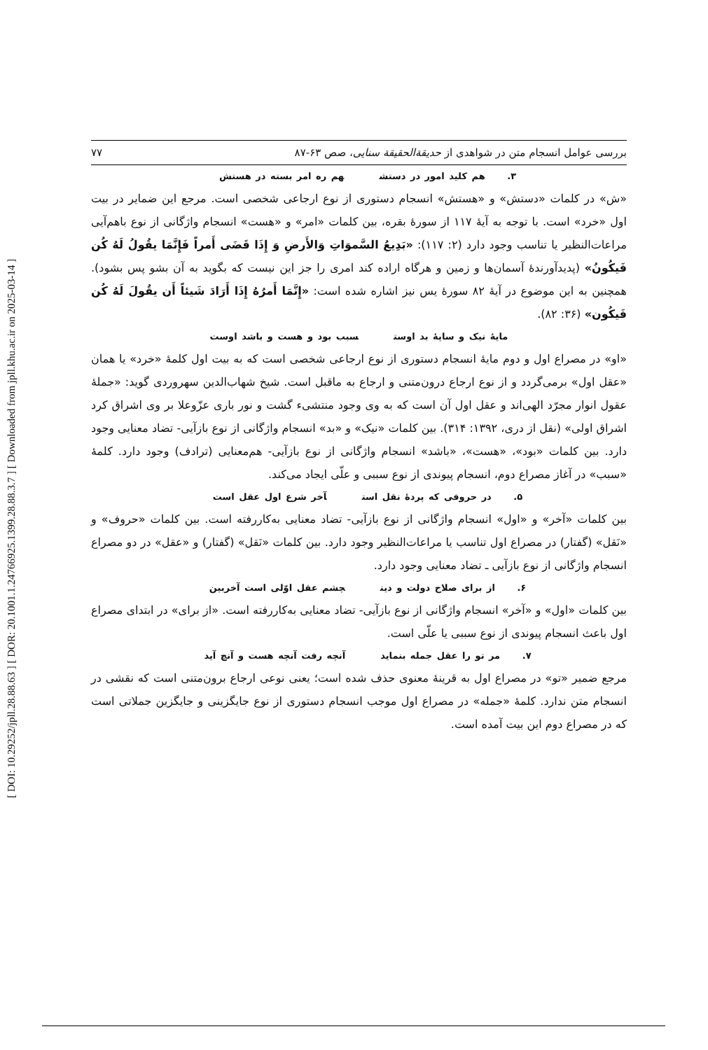[ DOI: 10.29252/jpll.28.88.63 ] [ DOR: 20.1001.1.24766925.1399.28.88.3.7 ] [ Downloaded from jpll.khu.ac.ir on 2025-03-14 ]
بررسی عوامل انسجام متن در شواهدی از حدیقة‌الحقیقة سنایی، صص ۶۳-۸۷ ۷۷
۳. هم کلید امور در دستش هم ره امر بسته در هستش
«ش» در کلمات «دستش» و «هستش» انسجام دستوری از نوع ارجاعی شخصی است. مرجع این ضمایر در بیت اول «خرد» است. با توجه به آیهٔ ۱۱۷ از سورهٔ بقره، بین کلمات «امر» و «هست» انسجام واژگانی از نوع باهم‌آیی مراعات‌النظیر یا تناسب وجود دارد (۲: ۱۱۷): «بَدِیعُ السَّموَاتِ وَالأَرضِ وَ إِذَا قَضَی أَمراً فَإِنَّمَا یقُولُ لَهُ کُن فَیکُونُ» (پدیدآورندهٔ آسمان‌ها و زمین و هرگاه اراده کند امری را جز این نیست که بگوید به آن بشو پس بشود). همچنین به این موضوع در آیهٔ ۸۲ سورهٔ یس نیز اشاره شده است: «إِنَّمَا أَمرُهُ إِذَا أَرَادَ شَیئاً أَن یقُولَ لَهُ کُن فَیکُون» (۳۶: ۸۲).
مایهٔ نیک و سایهٔ بد اوست سبب بود و هست و باشد اوست
«او» در مصراع اول و دوم مایهٔ انسجام دستوری از نوع ارجاعی شخصی است که به بیت اول کلمهٔ «خرد» یا همان «عقل اول» برمی‌گردد و از نوع ارجاع درون‌متنی و ارجاع به ماقبل است. شیخ شهاب‌الدین سهروردی گوید: «جملهٔ عقول انوار مجرّد الهی‌اند و عقل اول آن است که به وی وجود منتشیء گشت و نور باری عزّوعلا بر وی اشراق کرد اشراق اولی» (نقل از دری، ۱۳۹۲: ۳۱۴). بین کلمات «نیک» و «بد» انسجام واژگانی از نوع بازآیی- تضاد معنایی وجود دارد. بین کلمات «بود»، «هست»، «باشد» انسجام واژگانی از نوع بازآیی- هم‌معنایی (ترادف) وجود دارد. کلمهٔ «سبب» در آغاز مصراع دوم، انسجام پیوندی از نوع سببی و علّی ایجاد می‌کند.
۵. در حروفی که پردهٔ نقل است آخر شرع اول عقل است
بین کلمات «آخر» و «اول» انسجام واژگانی از نوع بازآیی- تضاد معنایی به‌کاررفته است. بین کلمات «حروف» و «نَقل» (گفتار) در مصراع اول تناسب یا مراعات‌النظیر وجود دارد. بین کلمات «نَقل» (گفتار) و «عقل» در دو مصراع انسجام واژگانی از نوع بازآیی ـ تضاد معنایی وجود دارد.
۶. از برای صلاح دولت و دین چشم عقل اوّلی است آخربین
بین کلمات «اول» و «آخر» انسجام واژگانی از نوع بازآیی- تضاد معنایی به‌کاررفته است. «از برای» در ابتدای مصراع اول باعث انسجام پیوندی از نوع سببی یا علّی است.
۷. مر تو را عقل جمله بنماید آنچه رفت آنچه هست و آنچ آید
مرجع ضمیر «تو» در مصراع اول به قرینهٔ معنوی حذف شده است؛ یعنی نوعی ارجاع برون‌متنی است که نقشی در انسجام متن ندارد. کلمهٔ «جمله» در مصراع اول موجب انسجام دستوری از نوع جایگزینی و جایگزین جملاتی است که در مصراع دوم این بیت آمده است.